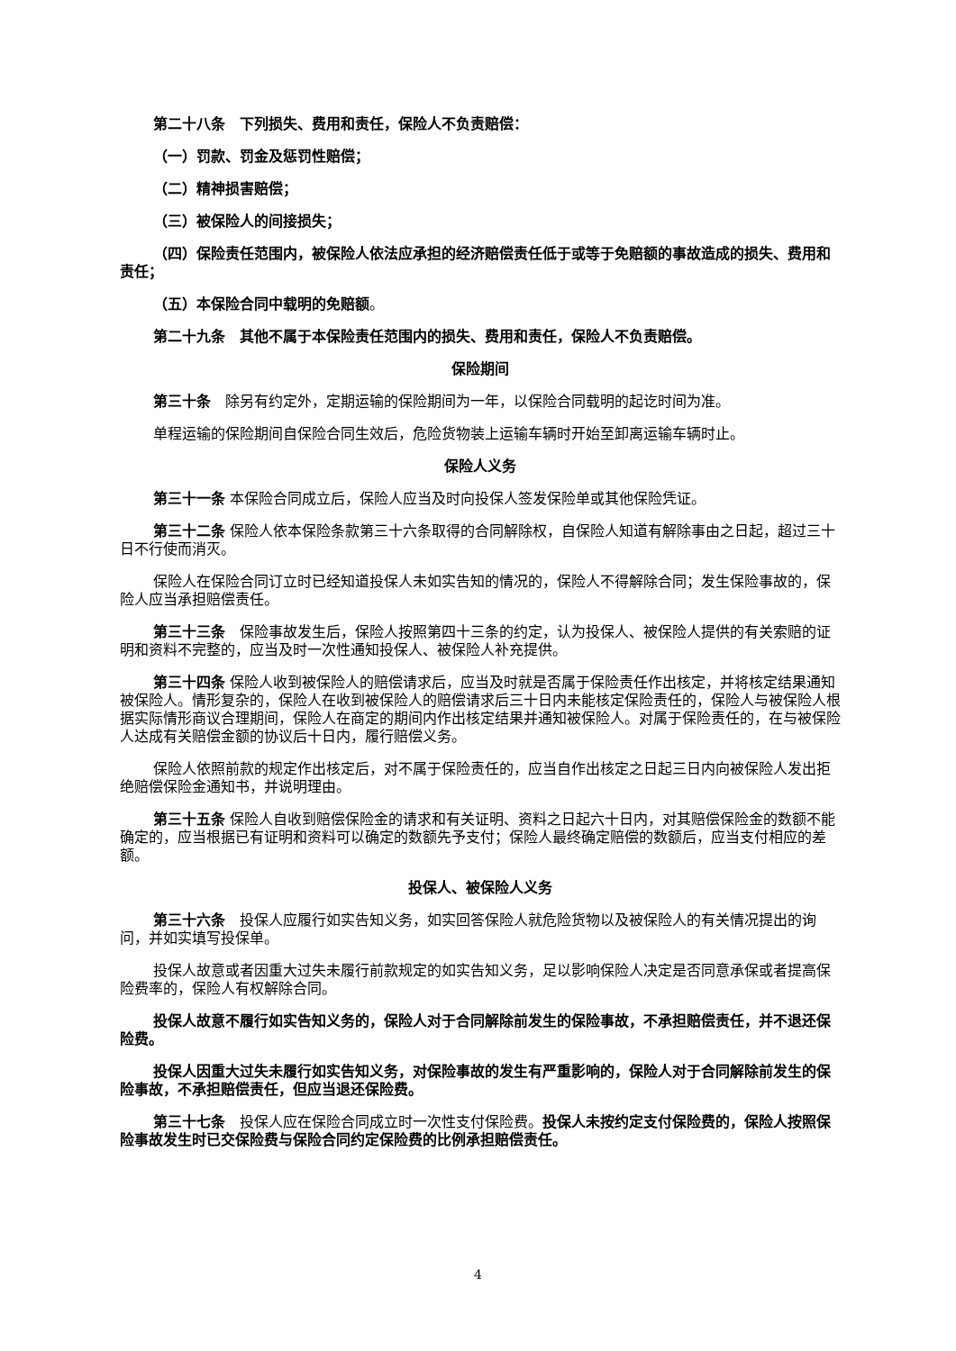第二十八条　下列损失、费用和责任，保险人不负责赔偿：
（一）罚款、罚金及惩罚性赔偿；
（二）精神损害赔偿；
（三）被保险人的间接损失；
（四）保险责任范围内，被保险人依法应承担的经济赔偿责任低于或等于免赔额的事故造成的损失、费用和责任；
（五）本保险合同中载明的免赔额。
第二十九条　其他不属于本保险责任范围内的损失、费用和责任，保险人不负责赔偿。
保险期间
第三十条　除另有约定外，定期运输的保险期间为一年，以保险合同载明的起讫时间为准。
单程运输的保险期间自保险合同生效后，危险货物装上运输车辆时开始至卸离运输车辆时止。
保险人义务
第三十一条 本保险合同成立后，保险人应当及时向投保人签发保险单或其他保险凭证。
第三十二条 保险人依本保险条款第三十六条取得的合同解除权，自保险人知道有解除事由之日起，超过三十日不行使而消灭。
保险人在保险合同订立时已经知道投保人未如实告知的情况的，保险人不得解除合同；发生保险事故的，保险人应当承担赔偿责任。
第三十三条　保险事故发生后，保险人按照第四十三条的约定，认为投保人、被保险人提供的有关索赔的证明和资料不完整的，应当及时一次性通知投保人、被保险人补充提供。
第三十四条 保险人收到被保险人的赔偿请求后，应当及时就是否属于保险责任作出核定，并将核定结果通知被保险人。情形复杂的，保险人在收到被保险人的赔偿请求后三十日内未能核定保险责任的，保险人与被保险人根据实际情形商议合理期间，保险人在商定的期间内作出核定结果并通知被保险人。对属于保险责任的，在与被保险人达成有关赔偿金额的协议后十日内，履行赔偿义务。
保险人依照前款的规定作出核定后，对不属于保险责任的，应当自作出核定之日起三日内向被保险人发出拒绝赔偿保险金通知书，并说明理由。
第三十五条 保险人自收到赔偿保险金的请求和有关证明、资料之日起六十日内，对其赔偿保险金的数额不能确定的，应当根据已有证明和资料可以确定的数额先予支付；保险人最终确定赔偿的数额后，应当支付相应的差额。
投保人、被保险人义务
第三十六条　投保人应履行如实告知义务，如实回答保险人就危险货物以及被保险人的有关情况提出的询问，并如实填写投保单。
投保人故意或者因重大过失未履行前款规定的如实告知义务，足以影响保险人决定是否同意承保或者提高保险费率的，保险人有权解除合同。
投保人故意不履行如实告知义务的，保险人对于合同解除前发生的保险事故，不承担赔偿责任，并不退还保险费。
投保人因重大过失未履行如实告知义务，对保险事故的发生有严重影响的，保险人对于合同解除前发生的保险事故，不承担赔偿责任，但应当退还保险费。
第三十七条　投保人应在保险合同成立时一次性支付保险费。投保人未按约定支付保险费的，保险人按照保险事故发生时已交保险费与保险合同约定保险费的比例承担赔偿责任。
4